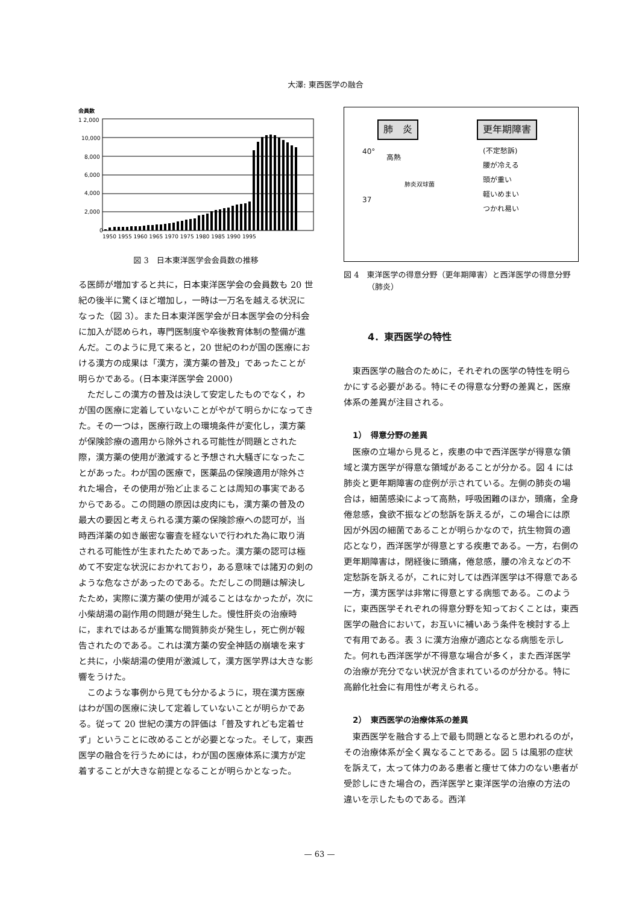大澤: 東西医学の融合
会員数
1 2,000
10,000
8,000
6,000
4,000
2,000
0
1950 1955 1960 1965 1970 1975 1980 1985 1990 1995
図 3　日本東洋医学会会員数の推移
る医師が増加すると共に，日本東洋医学会の会員数も 20 世紀の後半に驚くほど増加し，一時は一万名を越える状況になった（図 3）。また日本東洋医学会が日本医学会の分科会に加入が認められ，専門医制度や卒後教育体制の整備が進んだ。このように見て来ると，20 世紀のわが国の医療における漢方の成果は「漢方，漢方薬の普及」であったことが明らかである。(日本東洋医学会 2000)
ただしこの漢方の普及は決して安定したものでなく，わが国の医療に定着していないことがやがて明らかになってきた。その一つは，医療行政上の環境条件が変化し，漢方薬が保険診療の適用から除外される可能性が問題とされた際，漢方薬の使用が激減すると予想され大騒ぎになったことがあった。わが国の医療で，医薬品の保険適用が除外された場合，その使用が殆ど止まることは周知の事実であるからである。この問題の原因は皮肉にも，漢方薬の普及の最大の要因と考えられる漢方薬の保険診療への認可が，当時西洋薬の如き厳密な審査を経ないで行われた為に取り消される可能性が生まれたためであった。漢方薬の認可は極めて不安定な状況におかれており，ある意味では諸刃の剣のような危なさがあったのである。ただしこの問題は解決したため，実際に漢方薬の使用が減ることはなかったが，次に小柴胡湯の副作用の問題が発生した。慢性肝炎の治療時に，まれではあるが重篤な間質肺炎が発生し，死亡例が報告されたのである。これは漢方薬の安全神話の崩壊を来すと共に，小柴胡湯の使用が激減して，漢方医学界は大きな影響をうけた。
このような事例から見ても分かるように，現在漢方医療はわが国の医療に決して定着していないことが明らかである。従って 20 世紀の漢方の評価は「普及すれども定着せず」ということに改めることが必要となった。そして，東西医学の融合を行うためには，わが国の医療体系に漢方が定着することが大きな前提となることが明らかとなった。
肺　炎 更年期障害
40°
高熱
37
肺炎双球菌
(不定愁訴)
腰が冷える
頭が重い
軽いめまい
つかれ易い
図 4　東洋医学の得意分野（更年期障害）と西洋医学の得意分野（肺炎）
4．東西医学の特性
東西医学の融合のために，それぞれの医学の特性を明らかにする必要がある。特にその得意な分野の差異と，医療体系の差異が注目される。
1）　得意分野の差異
医療の立場から見ると，疾患の中で西洋医学が得意な領域と漢方医学が得意な領域があることが分かる。図 4 には肺炎と更年期障害の症例が示されている。左側の肺炎の場合は，細菌感染によって高熱，呼吸困難のほか，頭痛，全身倦怠感，食欲不振などの愁訴を訴えるが，この場合には原因が外因の細菌であることが明らかなので，抗生物質の適応となり，西洋医学が得意とする疾患である。一方，右側の更年期障害は，閉経後に頭痛，倦怠感，腰の冷えなどの不定愁訴を訴えるが，これに対しては西洋医学は不得意である一方，漢方医学は非常に得意とする病態である。このように，東西医学それぞれの得意分野を知っておくことは，東西医学の融合において，お互いに補いあう条件を検討する上で有用である。表 3 に漢方治療が適応となる病態を示した。何れも西洋医学が不得意な場合が多く，また西洋医学の治療が充分でない状況が含まれているのが分かる。特に高齢化社会に有用性が考えられる。
2）　東西医学の治療体系の差異
東西医学を融合する上で最も問題となると思われるのが，その治療体系が全く異なることである。図 5 は風邪の症状を訴えて，太って体力のある患者と痩せて体力のない患者が受診しにきた場合の，西洋医学と東洋医学の治療の方法の違いを示したものである。西洋
— 63 —